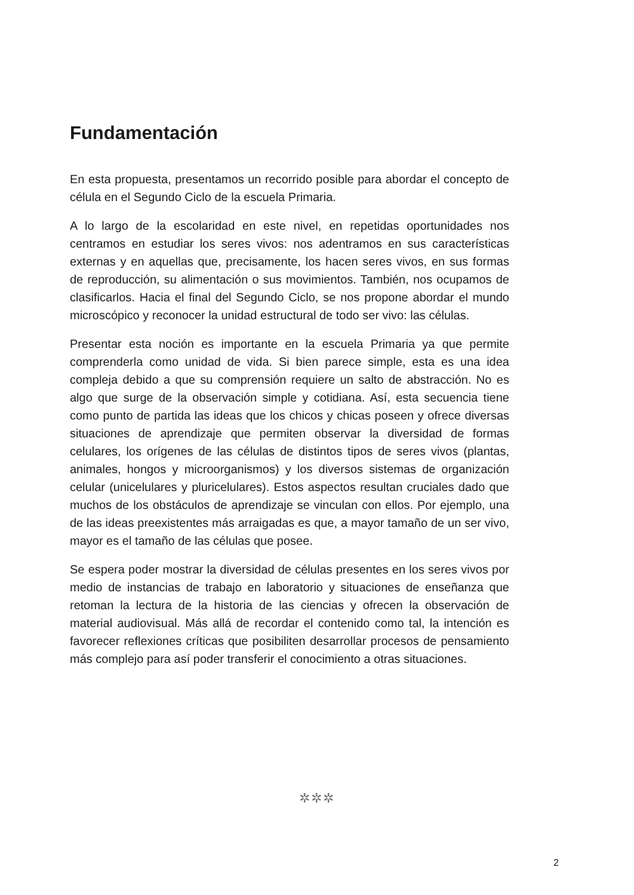Fundamentación
En esta propuesta, presentamos un recorrido posible para abordar el concepto de célula en el Segundo Ciclo de la escuela Primaria.
A lo largo de la escolaridad en este nivel, en repetidas oportunidades nos centramos en estudiar los seres vivos: nos adentramos en sus características externas y en aquellas que, precisamente, los hacen seres vivos, en sus formas de reproducción, su alimentación o sus movimientos. También, nos ocupamos de clasificarlos. Hacia el final del Segundo Ciclo, se nos propone abordar el mundo microscópico y reconocer la unidad estructural de todo ser vivo: las células.
Presentar esta noción es importante en la escuela Primaria ya que permite comprenderla como unidad de vida. Si bien parece simple, esta es una idea compleja debido a que su comprensión requiere un salto de abstracción. No es algo que surge de la observación simple y cotidiana. Así, esta secuencia tiene como punto de partida las ideas que los chicos y chicas poseen y ofrece diversas situaciones de aprendizaje que permiten observar la diversidad de formas celulares, los orígenes de las células de distintos tipos de seres vivos (plantas, animales, hongos y microorganismos) y los diversos sistemas de organización celular (unicelulares y pluricelulares). Estos aspectos resultan cruciales dado que muchos de los obstáculos de aprendizaje se vinculan con ellos. Por ejemplo, una de las ideas preexistentes más arraigadas es que, a mayor tamaño de un ser vivo, mayor es el tamaño de las células que posee.
Se espera poder mostrar la diversidad de células presentes en los seres vivos por medio de instancias de trabajo en laboratorio y situaciones de enseñanza que retoman la lectura de la historia de las ciencias y ofrecen la observación de material audiovisual. Más allá de recordar el contenido como tal, la intención es favorecer reflexiones críticas que posibiliten desarrollar procesos de pensamiento más complejo para así poder transferir el conocimiento a otras situaciones.
✲✲✲
2